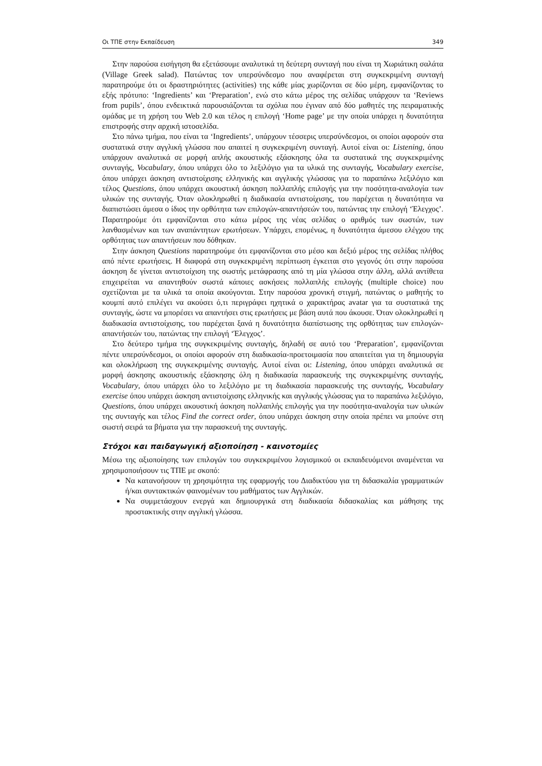Οι ΤΠΕ στην Εκπαίδευση 349
Στην παρούσα εισήγηση θα εξετάσουμε αναλυτικά τη δεύτερη συνταγή που είναι τη Χωριάτικη σαλάτα (Village Greek salad). Πατώντας τον υπερσύνδεσμο που αναφέρεται στη συγκεκριμένη συνταγή παρατηρούμε ότι οι δραστηριότητες (activities) της κάθε μίας χωρίζονται σε δύο μέρη, εμφανίζοντας το εξής πρότυπο: ‘Ingredients’ και ‘Preparation’, ενώ στο κάτω μέρος της σελίδας υπάρχουν τα ‘Reviews from pupils’, όπου ενδεικτικά παρουσιάζονται τα σχόλια που έγιναν από δύο μαθητές της πειραματικής ομάδας με τη χρήση του Web 2.0 και τέλος η επιλογή ‘Home page’ με την οποία υπάρχει η δυνατότητα επιστροφής στην αρχική ιστοσελίδα.
Στο πάνω τμήμα, που είναι τα ‘Ingredients’, υπάρχουν τέσσερις υπερσύνδεσμοι, οι οποίοι αφορούν στα συστατικά στην αγγλική γλώσσα που απαιτεί η συγκεκριμένη συνταγή. Αυτοί είναι οι: Listening, όπου υπάρχουν αναλυτικά σε μορφή απλής ακουστικής εξάσκησης όλα τα συστατικά της συγκεκριμένης συνταγής, Vocabulary, όπου υπάρχει όλο το λεξιλόγιο για τα υλικά της συνταγής, Vocabulary exercise, όπου υπάρχει άσκηση αντιστοίχισης ελληνικής και αγγλικής γλώσσας για το παραπάνω λεξιλόγιο και τέλος Questions, όπου υπάρχει ακουστική άσκηση πολλαπλής επιλογής για την ποσότητα-αναλογία των υλικών της συνταγής. Όταν ολοκληρωθεί η διαδικασία αντιστοίχισης, του παρέχεται η δυνατότητα να διαπιστώσει άμεσα ο ίδιος την ορθότητα των επιλογών-απαντήσεών του, πατώντας την επιλογή ‘Έλεγχος’. Παρατηρούμε ότι εμφανίζονται στο κάτω μέρος της νέας σελίδας ο αριθμός των σωστών, των λανθασμένων και των αναπάντητων ερωτήσεων. Υπάρχει, επομένως, η δυνατότητα άμεσου ελέγχου της ορθότητας των απαντήσεων που δόθηκαν.
Στην άσκηση Questions παρατηρούμε ότι εμφανίζονται στο μέσο και δεξιό μέρος της σελίδας πλήθος από πέντε ερωτήσεις. Η διαφορά στη συγκεκριμένη περίπτωση έγκειται στο γεγονός ότι στην παρούσα άσκηση δε γίνεται αντιστοίχιση της σωστής μετάφρασης από τη μία γλώσσα στην άλλη, αλλά αντίθετα επιχειρείται να απαντηθούν σωστά κάποιες ασκήσεις πολλαπλής επιλογής (multiple choice) που σχετίζονται με τα υλικά τα οποία ακούγονται. Στην παρούσα χρονική στιγμή, πατώντας ο μαθητής το κουμπί αυτό επιλέγει να ακούσει ό,τι περιγράφει ηχητικά ο χαρακτήρας avatar για τα συστατικά της συνταγής, ώστε να μπορέσει να απαντήσει στις ερωτήσεις με βάση αυτά που άκουσε. Όταν ολοκληρωθεί η διαδικασία αντιστοίχισης, του παρέχεται ξανά η δυνατότητα διαπίστωσης της ορθότητας των επιλογών-απαντήσεών του, πατώντας την επιλογή ‘Έλεγχος’.
Στο δεύτερο τμήμα της συγκεκριμένης συνταγής, δηλαδή σε αυτό του ‘Preparation’, εμφανίζονται πέντε υπερσύνδεσμοι, οι οποίοι αφορούν στη διαδικασία-προετοιμασία που απαιτείται για τη δημιουργία και ολοκλήρωση της συγκεκριμένης συνταγής. Αυτοί είναι οι: Listening, όπου υπάρχει αναλυτικά σε μορφή άσκησης ακουστικής εξάσκησης όλη η διαδικασία παρασκευής της συγκεκριμένης συνταγής, Vocabulary, όπου υπάρχει όλο το λεξιλόγιο με τη διαδικασία παρασκευής της συνταγής, Vocabulary exercise όπου υπάρχει άσκηση αντιστοίχισης ελληνικής και αγγλικής γλώσσας για το παραπάνω λεξιλόγιο, Questions, όπου υπάρχει ακουστική άσκηση πολλαπλής επιλογής για την ποσότητα-αναλογία των υλικών της συνταγής και τέλος Find the correct order, όπου υπάρχει άσκηση στην οποία πρέπει να μπούνε στη σωστή σειρά τα βήματα για την παρασκευή της συνταγής.
Στόχοι και παιδαγωγική αξιοποίηση - καινοτομίες
Μέσω της αξιοποίησης των επιλογών του συγκεκριμένου λογισμικού οι εκπαιδευόμενοι αναμένεται να χρησιμοποιήσουν τις ΤΠΕ με σκοπό:
Να κατανοήσουν τη χρησιμότητα της εφαρμογής του Διαδικτύου για τη διδασκαλία γραμματικών ή/και συντακτικών φαινομένων του μαθήματος των Αγγλικών.
Να συμμετάσχουν ενεργά και δημιουργικά στη διαδικασία διδασκαλίας και μάθησης της προστακτικής στην αγγλική γλώσσα.